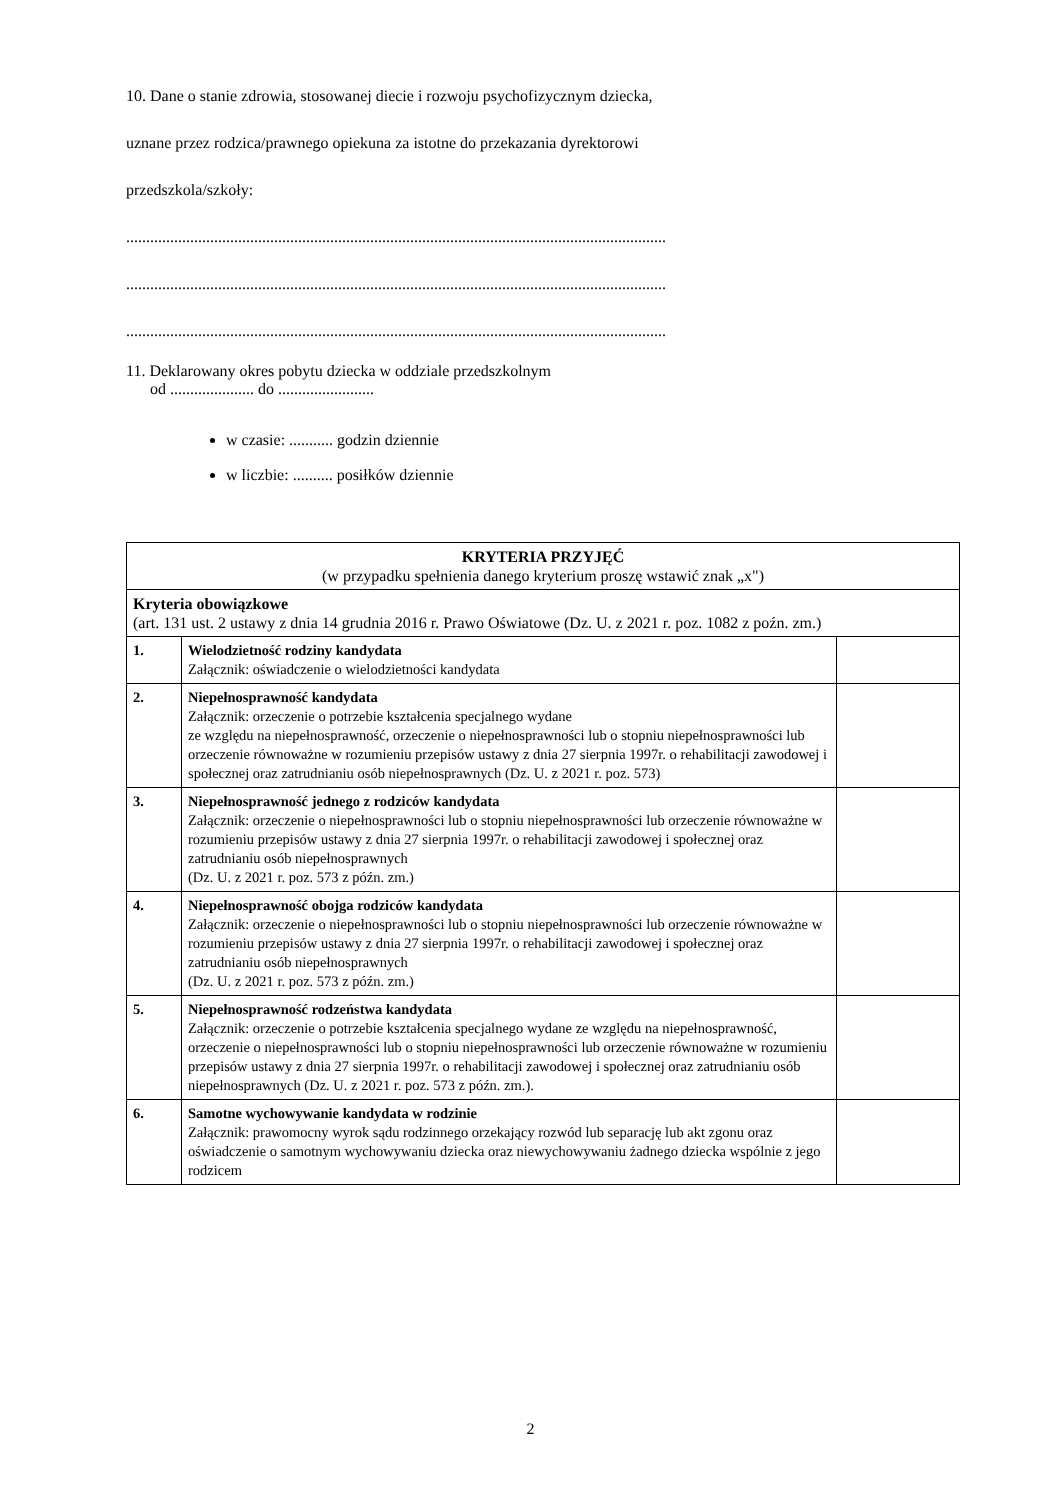10. Dane o stanie zdrowia, stosowanej diecie i rozwoju psychofizycznym dziecka,
uznane przez rodzica/prawnego opiekuna za istotne do przekazania dyrektorowi
przedszkola/szkoły:
.......................................................................................................................................
.......................................................................................................................................
.......................................................................................................................................
11. Deklarowany okres pobytu dziecka w oddziale przedszkolnym
od ..................... do ........................
w czasie: ........... godzin dziennie
w liczbie: .......... posiłków dziennie
| KRYTERIA PRZYJĘĆ (w przypadku spełnienia danego kryterium proszę wstawić znak „x") | | |
| Kryteria obowiązkowe (art. 131 ust. 2 ustawy z dnia 14 grudnia 2016 r. Prawo Oświatowe (Dz. U. z 2021 r. poz. 1082 z poźn. zm.) | | |
| 1. | Wielodzietność rodziny kandydata Załącznik: oświadczenie o wielodzietności kandydata | |
| 2. | Niepełnosprawność kandydata Załącznik: orzeczenie o potrzebie kształcenia specjalnego wydane ze względu na niepełnosprawność, orzeczenie o niepełnosprawności lub o stopniu niepełnosprawności lub orzeczenie równoważne w rozumieniu przepisów ustawy z dnia 27 sierpnia 1997r. o rehabilitacji zawodowej i społecznej oraz zatrudnianiu osób niepełnosprawnych (Dz. U. z 2021 r. poz. 573) | |
| 3. | Niepełnosprawność jednego z rodziców kandydata Załącznik: orzeczenie o niepełnosprawności lub o stopniu niepełnosprawności lub orzeczenie równoważne w rozumieniu przepisów ustawy z dnia 27 sierpnia 1997r. o rehabilitacji zawodowej i społecznej oraz zatrudnianiu osób niepełnosprawnych (Dz. U. z 2021 r. poz. 573 z późn. zm.) | |
| 4. | Niepełnosprawność obojga rodziców kandydata Załącznik: orzeczenie o niepełnosprawności lub o stopniu niepełnosprawności lub orzeczenie równoważne w rozumieniu przepisów ustawy z dnia 27 sierpnia 1997r. o rehabilitacji zawodowej i społecznej oraz zatrudnianiu osób niepełnosprawnych (Dz. U. z 2021 r. poz. 573 z późn. zm.) | |
| 5. | Niepełnosprawność rodzeństwa kandydata Załącznik: orzeczenie o potrzebie kształcenia specjalnego wydane ze względu na niepełnosprawność, orzeczenie o niepełnosprawności lub o stopniu niepełnosprawności lub orzeczenie równoważne w rozumieniu przepisów ustawy z dnia 27 sierpnia 1997r. o rehabilitacji zawodowej i społecznej oraz zatrudnianiu osób niepełnosprawnych (Dz. U. z 2021 r. poz. 573 z późn. zm.). | |
| 6. | Samotne wychowywanie kandydata w rodzinie Załącznik: prawomocny wyrok sądu rodzinnego orzekający rozwód lub separację lub akt zgonu oraz oświadczenie o samotnym wychowywaniu dziecka oraz niewychowywaniu żadnego dziecka wspólnie z jego rodzicem | |
2